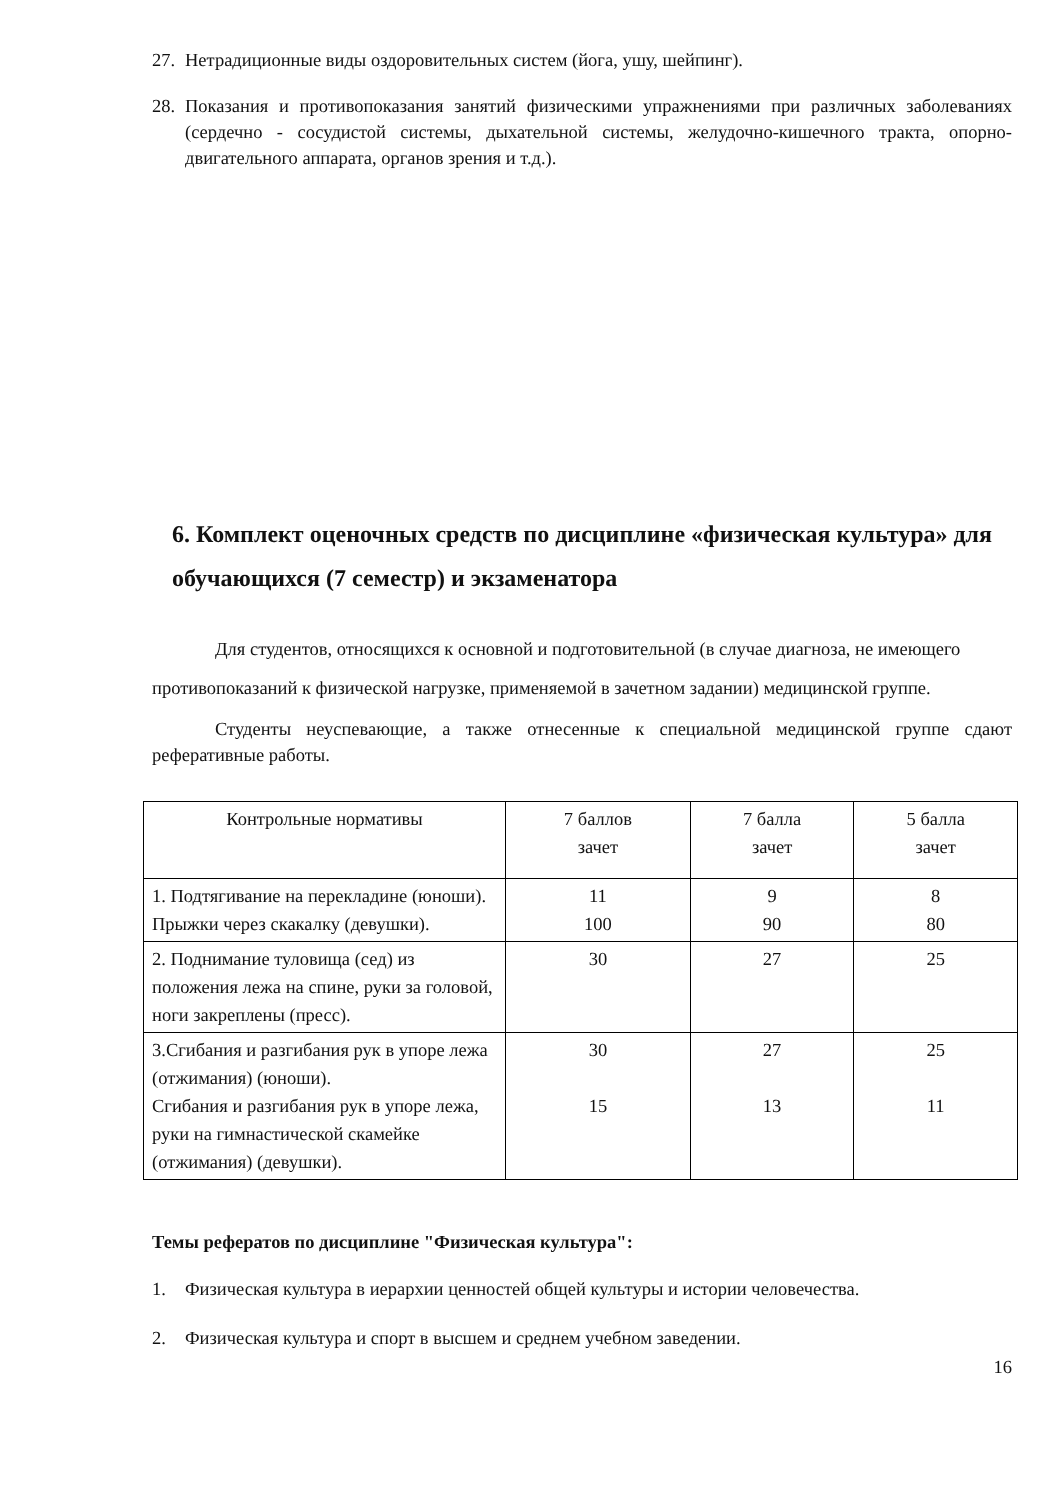27. Нетрадиционные виды оздоровительных систем (йога, ушу, шейпинг).
28. Показания и противопоказания занятий физическими упражнениями при различных заболеваниях (сердечно - сосудистой системы, дыхательной системы, желудочно-кишечного тракта, опорно-двигательного аппарата, органов зрения и т.д.).
6. Комплект оценочных средств по дисциплине «физическая культура» для обучающихся (7 семестр) и экзаменатора
Для студентов, относящихся к основной и подготовительной (в случае диагноза, не имеющего противопоказаний к физической нагрузке, применяемой в зачетном задании) медицинской группе.
Студенты неуспевающие, а также отнесенные к специальной медицинской группе сдают реферативные работы.
| Контрольные нормативы | 7 баллов зачет | 7 балла зачет | 5 балла зачет |
| 1. Подтягивание на перекладине (юноши). Прыжки через скакалку (девушки). | 11 100 | 9 90 | 8 80 |
| 2. Поднимание туловища (сед) из положения лежа на спине, руки за головой, ноги закреплены (пресс). | 30 | 27 | 25 |
| 3.Сгибания и разгибания рук в упоре лежа (отжимания) (юноши). Сгибания и разгибания рук в упоре лежа, руки на гимнастической скамейке (отжимания) (девушки). | 30 15 | 27 13 | 25 11 |
Темы рефератов по дисциплине "Физическая культура":
1. Физическая культура в иерархии ценностей общей культуры и истории человечества.
2. Физическая культура и спорт в высшем и среднем учебном заведении.
16